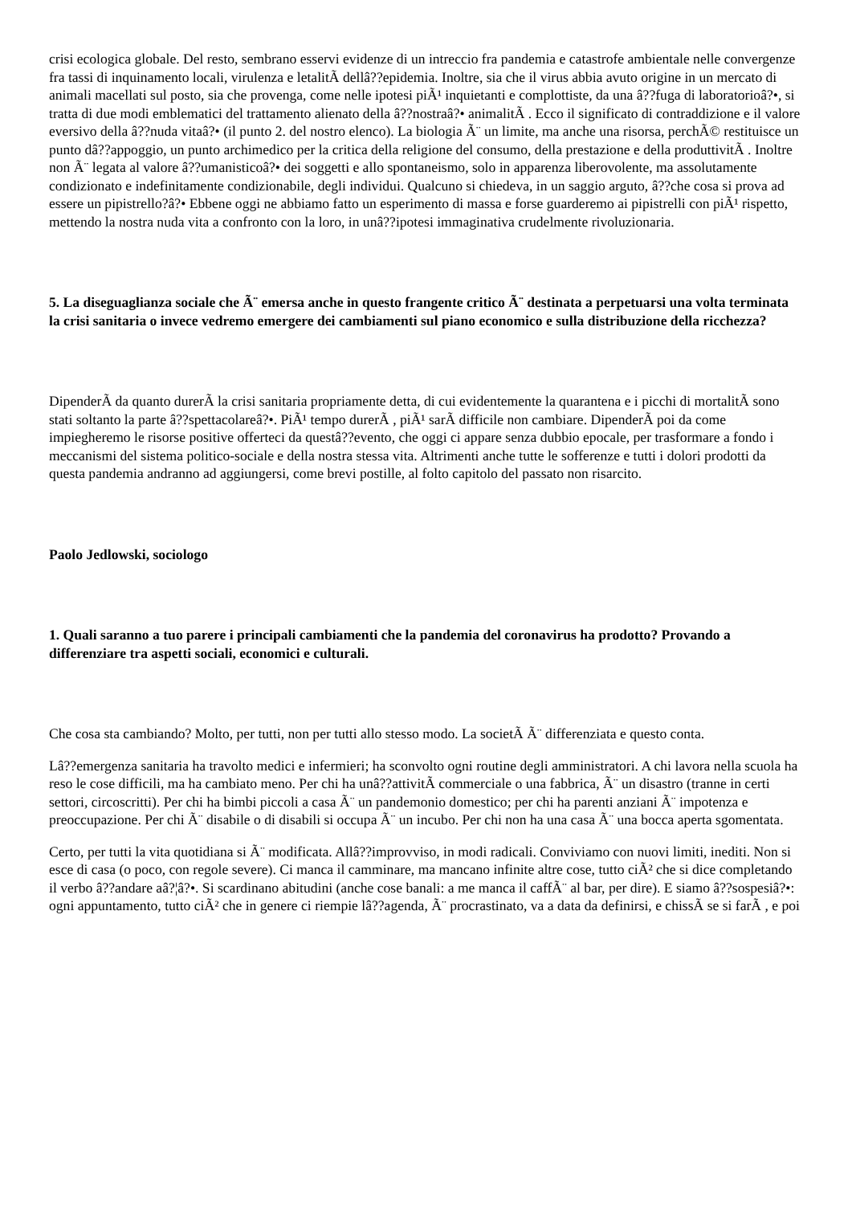crisi ecologica globale. Del resto, sembrano esservi evidenze di un intreccio fra pandemia e catastrofe ambientale nelle convergenze fra tassi di inquinamento locali, virulenza e letalitÃ dellâ??epidemia. Inoltre, sia che il virus abbia avuto origine in un mercato di animali macellati sul posto, sia che provenga, come nelle ipotesi piÃ¹ inquietanti e complottiste, da una â??fuga di laboratorioâ?•, si tratta di due modi emblematici del trattamento alienato della â??nostraâ?• animalitÃ . Ecco il significato di contraddizione e il valore eversivo della â??nuda vitaâ?• (il punto 2. del nostro elenco). La biologia Ã¨ un limite, ma anche una risorsa, perchÃ© restituisce un punto dâ??appoggio, un punto archimedico per la critica della religione del consumo, della prestazione e della produttivitÃ . Inoltre non Ã¨ legata al valore â??umanisticoâ?• dei soggetti e allo spontaneismo, solo in apparenza liberovolente, ma assolutamente condizionato e indefinitamente condizionabile, degli individui. Qualcuno si chiedeva, in un saggio arguto, â??che cosa si prova ad essere un pipistrello?â?• Ebbene oggi ne abbiamo fatto un esperimento di massa e forse guarderemo ai pipistrelli con piÃ¹ rispetto, mettendo la nostra nuda vita a confronto con la loro, in unâ??ipotesi immaginativa crudelmente rivoluzionaria.
5. La diseguaglianza sociale che Ã¨ emersa anche in questo frangente critico Ã¨ destinata a perpetuarsi una volta terminata la crisi sanitaria o invece vedremo emergere dei cambiamenti sul piano economico e sulla distribuzione della ricchezza?
DipenderÃ da quanto durerÃ la crisi sanitaria propriamente detta, di cui evidentemente la quarantena e i picchi di mortalitÃ sono stati soltanto la parte â??spettacolareâ?•. PiÃ¹ tempo durerÃ , piÃ¹ sarÃ difficile non cambiare. DipenderÃ poi da come impiegheremo le risorse positive offerteci da questâ??evento, che oggi ci appare senza dubbio epocale, per trasformare a fondo i meccanismi del sistema politico-sociale e della nostra stessa vita. Altrimenti anche tutte le sofferenze e tutti i dolori prodotti da questa pandemia andranno ad aggiungersi, come brevi postille, al folto capitolo del passato non risarcito.
Paolo Jedlowski, sociologo
1. Quali saranno a tuo parere i principali cambiamenti che la pandemia del coronavirus ha prodotto? Provando a differenziare tra aspetti sociali, economici e culturali.
Che cosa sta cambiando? Molto, per tutti, non per tutti allo stesso modo. La societÃ Ã¨ differenziata e questo conta.
Lâ??emergenza sanitaria ha travolto medici e infermieri; ha sconvolto ogni routine degli amministratori. A chi lavora nella scuola ha reso le cose difficili, ma ha cambiato meno. Per chi ha unâ??attivitÃ commerciale o una fabbrica, Ã¨ un disastro (tranne in certi settori, circoscritti). Per chi ha bimbi piccoli a casa Ã¨ un pandemonio domestico; per chi ha parenti anziani Ã¨ impotenza e preoccupazione. Per chi Ã¨ disabile o di disabili si occupa Ã¨ un incubo. Per chi non ha una casa Ã¨ una bocca aperta sgomentata.
Certo, per tutti la vita quotidiana si Ã¨ modificata. Allâ??improvviso, in modi radicali. Conviviamo con nuovi limiti, inediti. Non si esce di casa (o poco, con regole severe). Ci manca il camminare, ma mancano infinite altre cose, tutto ciÃ² che si dice completando il verbo â??andare aâ?¦â?•. Si scardinano abitudini (anche cose banali: a me manca il caffÃ¨ al bar, per dire). E siamo â??sospesiâ?•: ogni appuntamento, tutto ciÃ² che in genere ci riempie lâ??agenda, Ã¨ procrastinato, va a data da definirsi, e chissÃ se si farÃ , e poi